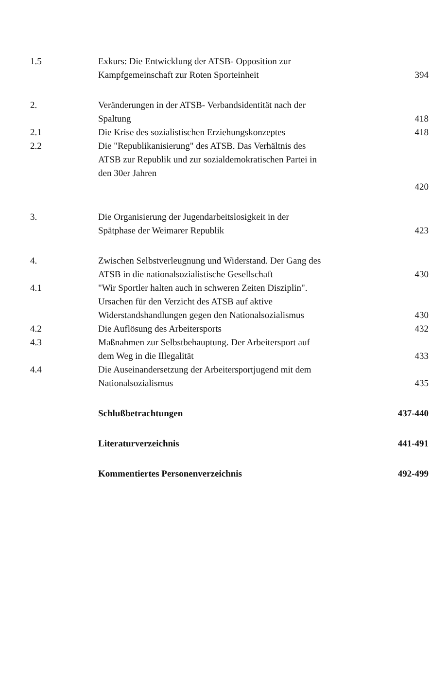1.5 Exkurs: Die Entwicklung der ATSB- Opposition zur
Kampfgemeinschaft zur Roten Sporteinheit
394
2. Veränderungen in der ATSB- Verbandsidentität nach der
Spaltung
418
2.1 Die Krise des sozialistischen Erziehungskonzeptes 418
2.2 Die "Republikanisierung" des ATSB. Das Verhältnis des
ATSB zur Republik und zur sozialdemokratischen Partei in
den 30er Jahren
420
3. Die Organisierung der Jugendarbeitslosigkeit in der
Spätphase der Weimarer Republik
423
4. Zwischen Selbstverleugnung und Widerstand. Der Gang des
ATSB in die nationalsozialistische Gesellschaft
430
4.1 "Wir Sportler halten auch in schweren Zeiten Disziplin".
Ursachen für den Verzicht des ATSB auf aktive
Widerstandshandlungen gegen den Nationalsozialismus
430
4.2 Die Auflösung des Arbeitersports 432
4.3 Maßnahmen zur Selbstbehauptung. Der Arbeitersport auf
dem Weg in die Illegalität
433
4.4 Die Auseinandersetzung der Arbeitersportjugend mit dem
Nationalsozialismus
435
Schlußbetrachtungen 437-440
Literaturverzeichnis 441-491
Kommentiertes Personenverzeichnis 492-499